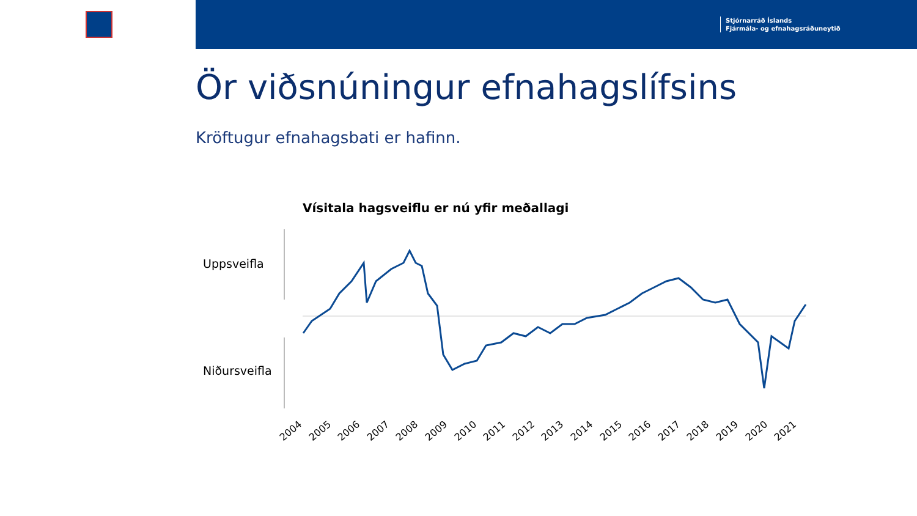Stjórnarráð Íslands
Fjármála- og efnahagsráðuneytið
Ör viðsnúningur efnahagslífsins
Kröftugur efnahagsbati er hafinn.
Vísitala hagsveiflu er nú yfir meðallagi
Uppsveifla
Niðursveifla
2004 2005 2006 2007 2008 2009 2010 2011 2012 2013 2014 2015 2016 2017 2018 2019 2020 2021